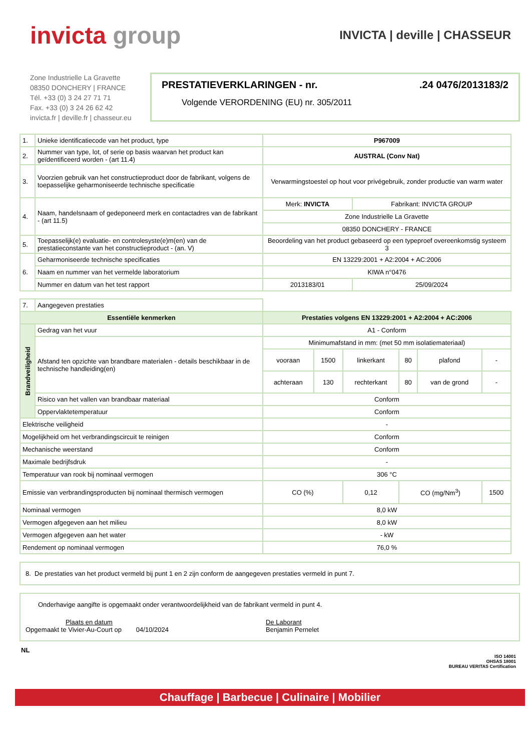invicta group
INVICTA | deville | CHASSEUR
Zone Industrielle La Gravette
08350 DONCHERY | FRANCE
Tél. +33 (0) 3 24 27 71 71
Fax. +33 (0) 3 24 26 62 42
invicta.fr | deville.fr | chasseur.eu
PRESTATIEVERKLARINGEN - nr..24 0476/2013183/2
Volgende VERORDENING (EU) nr. 305/2011
| 1. | Unieke identificatiecode van het product, type | P967009 | |
| 2. | Nummer van type, lot, of serie op basis waarvan het product kan geïdentificeerd worden - (art 11.4) | AUSTRAL (Conv Nat) | |
| 3. | Voorzien gebruik van het constructieproduct door de fabrikant, volgens de toepasselijke geharmoniseerde technische specificatie | Verwarmingstoestel op hout voor privégebruik, zonder productie van warm water | |
| 4. | Naam, handelsnaam of gedeponeerd merk en contactadres van de fabrikant - (art 11.5) | Merk: INVICTA | Fabrikant: INVICTA GROUP |
| | | Zone Industrielle La Gravette | |
| | | 08350 DONCHERY - FRANCE | |
| 5. | Toepasselijk(e) evaluatie- en controlesyste(e)m(en) van de prestatieconstante van het constructieproduct - (an. V) | Beoordeling van het product gebaseerd op een typeproef overeenkomstig systeem 3 | |
| 6. | Geharmoniseerde technische specificaties | EN 13229:2001 + A2:2004 + AC:2006 | |
| | Naam en nummer van het vermelde laboratorium | KIWA n°0476 | |
| | Nummer en datum van het test rapport | 2013183/01 | 25/09/2024 |
| 7. | Aangegeven prestaties | | | | | | |
| Essentiële kenmerken | | Prestaties volgens EN 13229:2001 + A2:2004 + AC:2006 | | | | | |
| Brandveiligheid | Gedrag van het vuur | A1 - Conform | | | | | |
| | Afstand ten opzichte van brandbare materialen - details beschikbaar in de technische handleiding(en) | Minimumafstand in mm: (met 50 mm isolatiemateriaal) | | | | | |
| | | vooraan | 1500 | linkerkant | 80 | plafond | - |
| | | achteraan | 130 | rechterkant | 80 | van de grond | - |
| | Risico van het vallen van brandbaar materiaal | Conform | | | | | |
| | Oppervlaktetemperatuur | Conform | | | | | |
| Elektrische veiligheid | | - | | | | | |
| Mogelijkheid om het verbrandingscircuit te reinigen | | Conform | | | | | |
| Mechanische weerstand | | Conform | | | | | |
| Maximale bedrijfsdruk | | - | | | | | |
| Temperatuur van rook bij nominaal vermogen | | 306 °C | | | | | |
| Emissie van verbrandingsproducten bij nominaal thermisch vermogen | | CO (%) | | 0,12 | CO (mg/Nm<sup>3</sup>) | | 1500 |
| Nominaal vermogen | | 8,0 kW | | | | | |
| Vermogen afgegeven aan het milieu | | 8,0 kW | | | | | |
| Vermogen afgegeven aan het water | | - kW | | | | | |
| Rendement op nominaal vermogen | | 76,0 % | | | | | |
8. De prestaties van het product vermeld bij punt 1 en 2 zijn conform de aangegeven prestaties vermeld in punt 7.
Onderhavige aangifte is opgemaakt onder verantwoordelijkheid van de fabrikant vermeld in punt 4.
Plaats en datum
Opgemaakt te Vivier-Au-Court op 04/10/2024
De Laborant
Benjamin Pernelet
NL
ISO 14001
OHSAS 18001
BUREAU VERITAS Certification
Chauffage | Barbecue | Culinaire | Mobilier